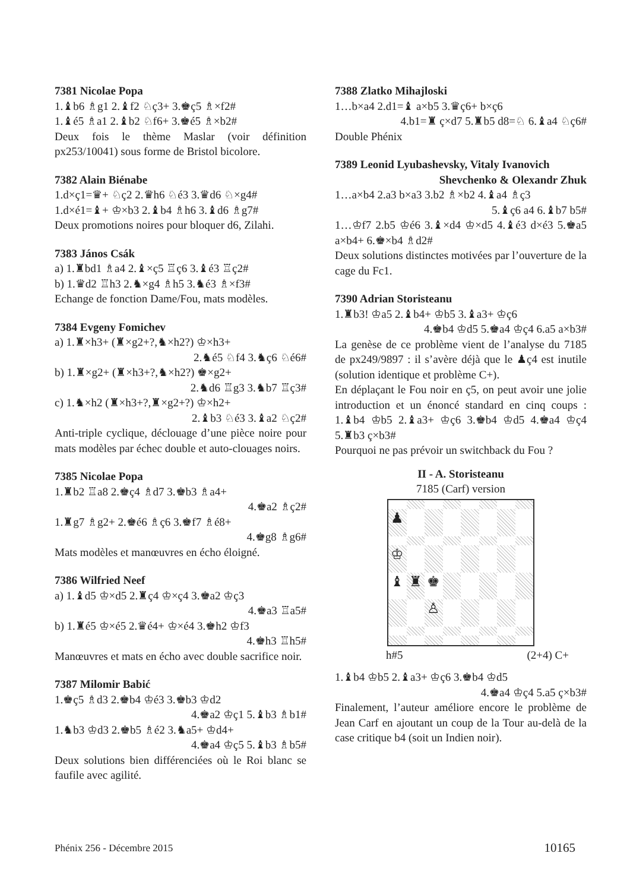7381 Nicolae Popa
1.♝b6 ♗g1 2.♝f2 ♘ç3+ 3.♚ç5 ♗×f2#
1.♝é5 ♗a1 2.♝b2 ♘f6+ 3.♚é5 ♗×b2#
Deux fois le thème Maslar (voir définition px253/10041) sous forme de Bristol bicolore.
7382 Alain Biénabe
1.d×ç1=♛+ ♘ç2 2.♛h6 ♘é3 3.♛d6 ♘×g4#
1.d×é1=♝+ ♔×b3 2.♝b4 ♗h6 3.♝d6 ♗g7#
Deux promotions noires pour bloquer d6, Zilahi.
7383 János Csák
a) 1.♜bd1 ♗a4 2.♝×ç5 ♖ç6 3.♝é3 ♖ç2#
b) 1.♛d2 ♖h3 2.♞×g4 ♗h5 3.♞é3 ♗×f3#
Echange de fonction Dame/Fou, mats modèles.
7384 Evgeny Fomichev
a) 1.♜×h3+ (♜×g2+?,♞×h2?) ♔×h3+
2.♞é5 ♘f4 3.♞ç6 ♘é6#
b) 1.♜×g2+ (♜×h3+?,♞×h2?) ♚×g2+
2.♞d6 ♖g3 3.♞b7 ♖ç3#
c) 1.♞×h2 (♜×h3+?,♜×g2+?) ♔×h2+
2.♝b3 ♘é3 3.♝a2 ♘ç2#
Anti-triple cyclique, déclouage d’une pièce noire pour mats modèles par échec double et auto-clouages noirs.
7385 Nicolae Popa
1.♜b2 ♖a8 2.♚ç4 ♗d7 3.♚b3 ♗a4+
4.♚a2 ♗ç2#
1.♜g7 ♗g2+ 2.♚é6 ♗ç6 3.♚f7 ♗é8+
4.♚g8 ♗g6#
Mats modèles et manœuvres en écho éloigné.
7386 Wilfried Neef
a) 1.♝d5 ♔×d5 2.♜ç4 ♔×ç4 3.♚a2 ♔ç3
4.♚a3 ♖a5#
b) 1.♜é5 ♔×é5 2.♛é4+ ♔×é4 3.♚h2 ♔f3
4.♚h3 ♖h5#
Manœuvres et mats en écho avec double sacrifice noir.
7387 Milomir Babić
1.♚ç5 ♗d3 2.♚b4 ♔é3 3.♚b3 ♔d2
4.♚a2 ♔ç1 5.♝b3 ♗b1#
1.♞b3 ♔d3 2.♚b5 ♗é2 3.♞a5+ ♔d4+
4.♚a4 ♔ç5 5.♝b3 ♗b5#
Deux solutions bien différenciées où le Roi blanc se faufile avec agilité.
7388 Zlatko Mihajloski
1…b×a4 2.d1=♝ a×b5 3.♛ç6+ b×ç6
4.b1=♜ ç×d7 5.♜b5 d8=♘ 6.♝a4 ♘ç6#
Double Phénix
7389 Leonid Lyubashevsky, Vitaly Ivanovich
Shevchenko & Olexandr Zhuk
1…a×b4 2.a3 b×a3 3.b2 ♗×b2 4.♝a4 ♗ç3
5.♝ç6 a4 6.♝b7 b5#
1…♔f7 2.b5 ♔é6 3.♝×d4 ♔×d5 4.♝é3 d×é3 5.♚a5 a×b4+ 6.♚×b4 ♗d2#
Deux solutions distinctes motivées par l’ouverture de la cage du Fc1.
7390 Adrian Storisteanu
1.♜b3! ♔a5 2.♝b4+ ♔b5 3.♝a3+ ♔ç6
4.♚b4 ♔d5 5.♚a4 ♔ç4 6.a5 a×b3#
La genèse de ce problème vient de l’analyse du 7185 de px249/9897 : il s’avère déjà que le ♟ç4 est inutile (solution identique et problème C+).
En déplaçant le Fou noir en ç5, on peut avoir une jolie introduction et un énoncé standard en cinq coups : 1.♝b4 ♔b5 2.♝a3+ ♔ç6 3.♚b4 ♔d5 4.♚a4 ♔ç4 5.♜b3 ç×b3#
Pourquoi ne pas prévoir un switchback du Fou ?
II - A. Storisteanu
7185 (Carf) version
♟
♔
♝
♜
♚
♙
h#5 (2+4) C+
1.♝b4 ♔b5 2.♝a3+ ♔ç6 3.♚b4 ♔d5
4.♚a4 ♔ç4 5.a5 ç×b3#
Finalement, l’auteur améliore encore le problème de Jean Carf en ajoutant un coup de la Tour au-delà de la case critique b4 (soit un Indien noir).
Phénix 256 - Décembre 2015 10165